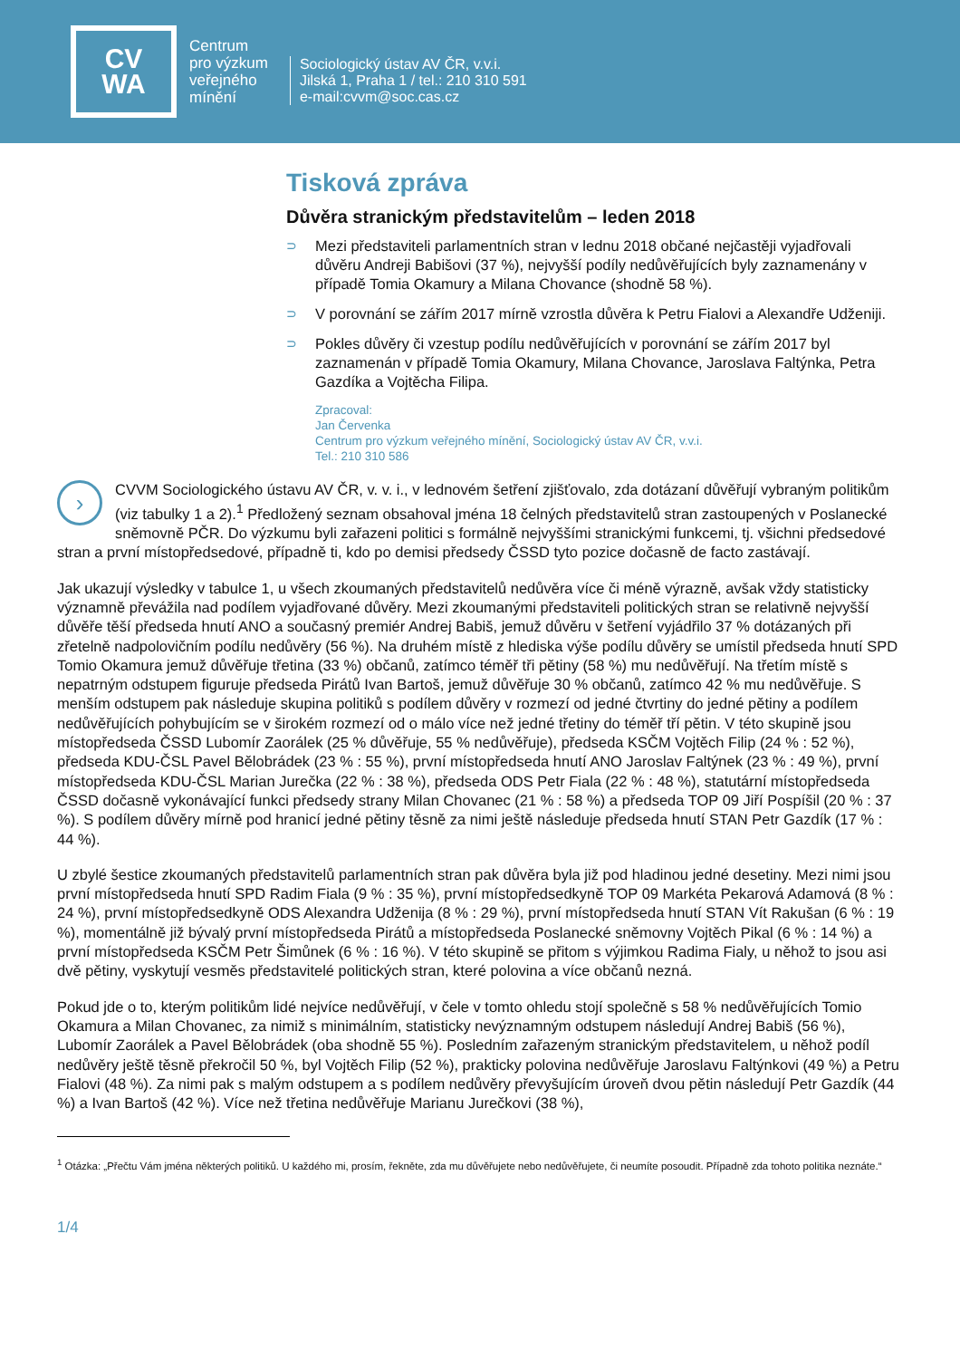CV
WA
Centrum
pro výzkum
veřejného
mínění
Sociologický ústav AV ČR, v.v.i.
Jilská 1, Praha 1 / tel.: 210 310 591
e-mail:cvvm@soc.cas.cz
Tisková zpráva
Důvěra stranickým představitelům – leden 2018
⊃ Mezi představiteli parlamentních stran v lednu 2018 občané nejčastěji vyjadřovali důvěru Andreji Babišovi (37 %), nejvyšší podíly nedůvěřujících byly zaznamenány v případě Tomia Okamury a Milana Chovance (shodně 58 %).
⊃ V porovnání se zářím 2017 mírně vzrostla důvěra k Petru Fialovi a Alexandře Udženiji.
⊃ Pokles důvěry či vzestup podílu nedůvěřujících v porovnání se zářím 2017 byl zaznamenán v případě Tomia Okamury, Milana Chovance, Jaroslava Faltýnka, Petra Gazdíka a Vojtěcha Filipa.
Zpracoval:
Jan Červenka
Centrum pro výzkum veřejného mínění, Sociologický ústav AV ČR, v.v.i.
Tel.: 210 310 586
› CVVM Sociologického ústavu AV ČR, v. v. i., v lednovém šetření zjišťovalo, zda dotázaní důvěřují vybraným politikům (viz tabulky 1 a 2).<sup>1</sup> Předložený seznam obsahoval jména 18 čelných představitelů stran zastoupených v Poslanecké sněmovně PČR. Do výzkumu byli zařazeni politici s formálně nejvyššími stranickými funkcemi, tj. všichni předsedové stran a první místopředsedové, případně ti, kdo po demisi předsedy ČSSD tyto pozice dočasně de facto zastávají.
Jak ukazují výsledky v tabulce 1, u všech zkoumaných představitelů nedůvěra více či méně výrazně, avšak vždy statisticky významně převážila nad podílem vyjadřované důvěry. Mezi zkoumanými představiteli politických stran se relativně nejvyšší důvěře těší předseda hnutí ANO a současný premiér Andrej Babiš, jemuž důvěru v šetření vyjádřilo 37 % dotázaných při zřetelně nadpolovičním podílu nedůvěry (56 %). Na druhém místě z hlediska výše podílu důvěry se umístil předseda hnutí SPD Tomio Okamura jemuž důvěřuje třetina (33 %) občanů, zatímco téměř tři pětiny (58 %) mu nedůvěřují. Na třetím místě s nepatrným odstupem figuruje předseda Pirátů Ivan Bartoš, jemuž důvěřuje 30 % občanů, zatímco 42 % mu nedůvěřuje. S menším odstupem pak následuje skupina politiků s podílem důvěry v rozmezí od jedné čtvrtiny do jedné pětiny a podílem nedůvěřujících pohybujícím se v širokém rozmezí od o málo více než jedné třetiny do téměř tří pětin. V této skupině jsou místopředseda ČSSD Lubomír Zaorálek (25 % důvěřuje, 55 % nedůvěřuje), předseda KSČM Vojtěch Filip (24 % : 52 %), předseda KDU-ČSL Pavel Bělobrádek (23 % : 55 %), první místopředseda hnutí ANO Jaroslav Faltýnek (23 % : 49 %), první místopředseda KDU-ČSL Marian Jurečka (22 % : 38 %), předseda ODS Petr Fiala (22 % : 48 %), statutární místopředseda ČSSD dočasně vykonávající funkci předsedy strany Milan Chovanec (21 % : 58 %) a předseda TOP 09 Jiří Pospíšil (20 % : 37 %). S podílem důvěry mírně pod hranicí jedné pětiny těsně za nimi ještě následuje předseda hnutí STAN Petr Gazdík (17 % : 44 %).
U zbylé šestice zkoumaných představitelů parlamentních stran pak důvěra byla již pod hladinou jedné desetiny. Mezi nimi jsou první místopředseda hnutí SPD Radim Fiala (9 % : 35 %), první místopředsedkyně TOP 09 Markéta Pekarová Adamová (8 % : 24 %), první místopředsedkyně ODS Alexandra Udženija (8 % : 29 %), první místopředseda hnutí STAN Vít Rakušan (6 % : 19 %), momentálně již bývalý první místopředseda Pirátů a místopředseda Poslanecké sněmovny Vojtěch Pikal (6 % : 14 %) a první místopředseda KSČM Petr Šimůnek (6 % : 16 %). V této skupině se přitom s výjimkou Radima Fialy, u něhož to jsou asi dvě pětiny, vyskytují vesměs představitelé politických stran, které polovina a více občanů nezná.
Pokud jde o to, kterým politikům lidé nejvíce nedůvěřují, v čele v tomto ohledu stojí společně s 58 % nedůvěřujících Tomio Okamura a Milan Chovanec, za nimiž s minimálním, statisticky nevýznamným odstupem následují Andrej Babiš (56 %), Lubomír Zaorálek a Pavel Bělobrádek (oba shodně 55 %). Posledním zařazeným stranickým představitelem, u něhož podíl nedůvěry ještě těsně překročil 50 %, byl Vojtěch Filip (52 %), prakticky polovina nedůvěřuje Jaroslavu Faltýnkovi (49 %) a Petru Fialovi (48 %). Za nimi pak s malým odstupem a s podílem nedůvěry převyšujícím úroveň dvou pětin následují Petr Gazdík (44 %) a Ivan Bartoš (42 %). Více než třetina nedůvěřuje Marianu Jurečkovi (38 %),
<sup>1</sup> Otázka: „Přečtu Vám jména některých politiků. U každého mi, prosím, řekněte, zda mu důvěřujete nebo nedůvěřujete, či neumíte posoudit. Případně zda tohoto politika neznáte.“
1/4